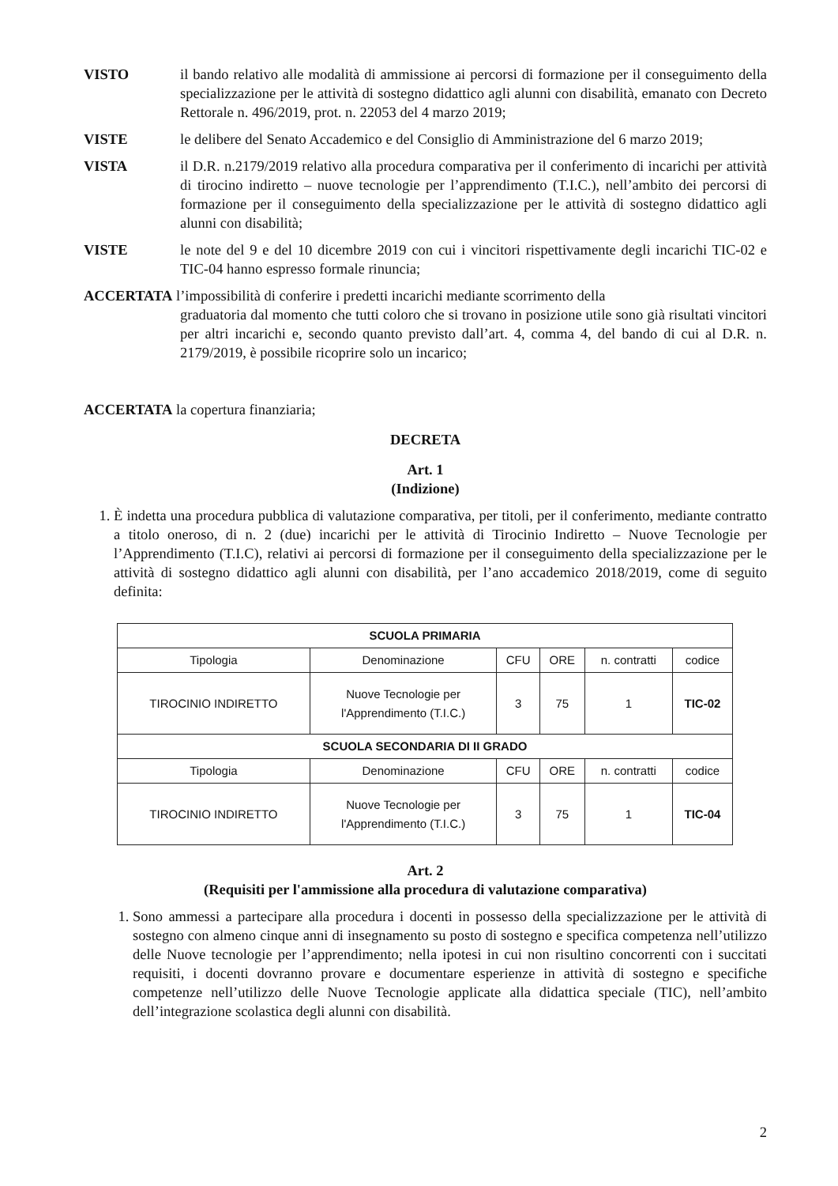VISTO il bando relativo alle modalità di ammissione ai percorsi di formazione per il conseguimento della specializzazione per le attività di sostegno didattico agli alunni con disabilità, emanato con Decreto Rettorale n. 496/2019, prot. n. 22053 del 4 marzo 2019;
VISTE le delibere del Senato Accademico e del Consiglio di Amministrazione del 6 marzo 2019;
VISTA il D.R. n.2179/2019 relativo alla procedura comparativa per il conferimento di incarichi per attività di tirocino indiretto – nuove tecnologie per l’apprendimento (T.I.C.), nell’ambito dei percorsi di formazione per il conseguimento della specializzazione per le attività di sostegno didattico agli alunni con disabilità;
VISTE le note del 9 e del 10 dicembre 2019 con cui i vincitori rispettivamente degli incarichi TIC-02 e TIC-04 hanno espresso formale rinuncia;
ACCERTATA l’impossibilità di conferire i predetti incarichi mediante scorrimento della
graduatoria dal momento che tutti coloro che si trovano in posizione utile sono già risultati vincitori per altri incarichi e, secondo quanto previsto dall’art. 4, comma 4, del bando di cui al D.R. n. 2179/2019, è possibile ricoprire solo un incarico;
ACCERTATA la copertura finanziaria;
DECRETA
Art. 1
(Indizione)
1. È indetta una procedura pubblica di valutazione comparativa, per titoli, per il conferimento, mediante contratto a titolo oneroso, di n. 2 (due) incarichi per le attività di Tirocinio Indiretto – Nuove Tecnologie per l’Apprendimento (T.I.C), relativi ai percorsi di formazione per il conseguimento della specializzazione per le attività di sostegno didattico agli alunni con disabilità, per l’ano accademico 2018/2019, come di seguito definita:
| SCUOLA PRIMARIA | | | | | |
| --- | --- | --- | --- | --- | --- |
| Tipologia | Denominazione | CFU | ORE | n. contratti | codice |
| TIROCINIO INDIRETTO | Nuove Tecnologie per l'Apprendimento (T.I.C.) | 3 | 75 | 1 | TIC-02 |
| SCUOLA SECONDARIA DI II GRADO | | | | | |
| Tipologia | Denominazione | CFU | ORE | n. contratti | codice |
| TIROCINIO INDIRETTO | Nuove Tecnologie per l'Apprendimento (T.I.C.) | 3 | 75 | 1 | TIC-04 |
Art. 2
(Requisiti per l'ammissione alla procedura di valutazione comparativa)
1. Sono ammessi a partecipare alla procedura i docenti in possesso della specializzazione per le attività di sostegno con almeno cinque anni di insegnamento su posto di sostegno e specifica competenza nell’utilizzo delle Nuove tecnologie per l’apprendimento; nella ipotesi in cui non risultino concorrenti con i succitati requisiti, i docenti dovranno provare e documentare esperienze in attività di sostegno e specifiche competenze nell’utilizzo delle Nuove Tecnologie applicate alla didattica speciale (TIC), nell’ambito dell’integrazione scolastica degli alunni con disabilità.
2